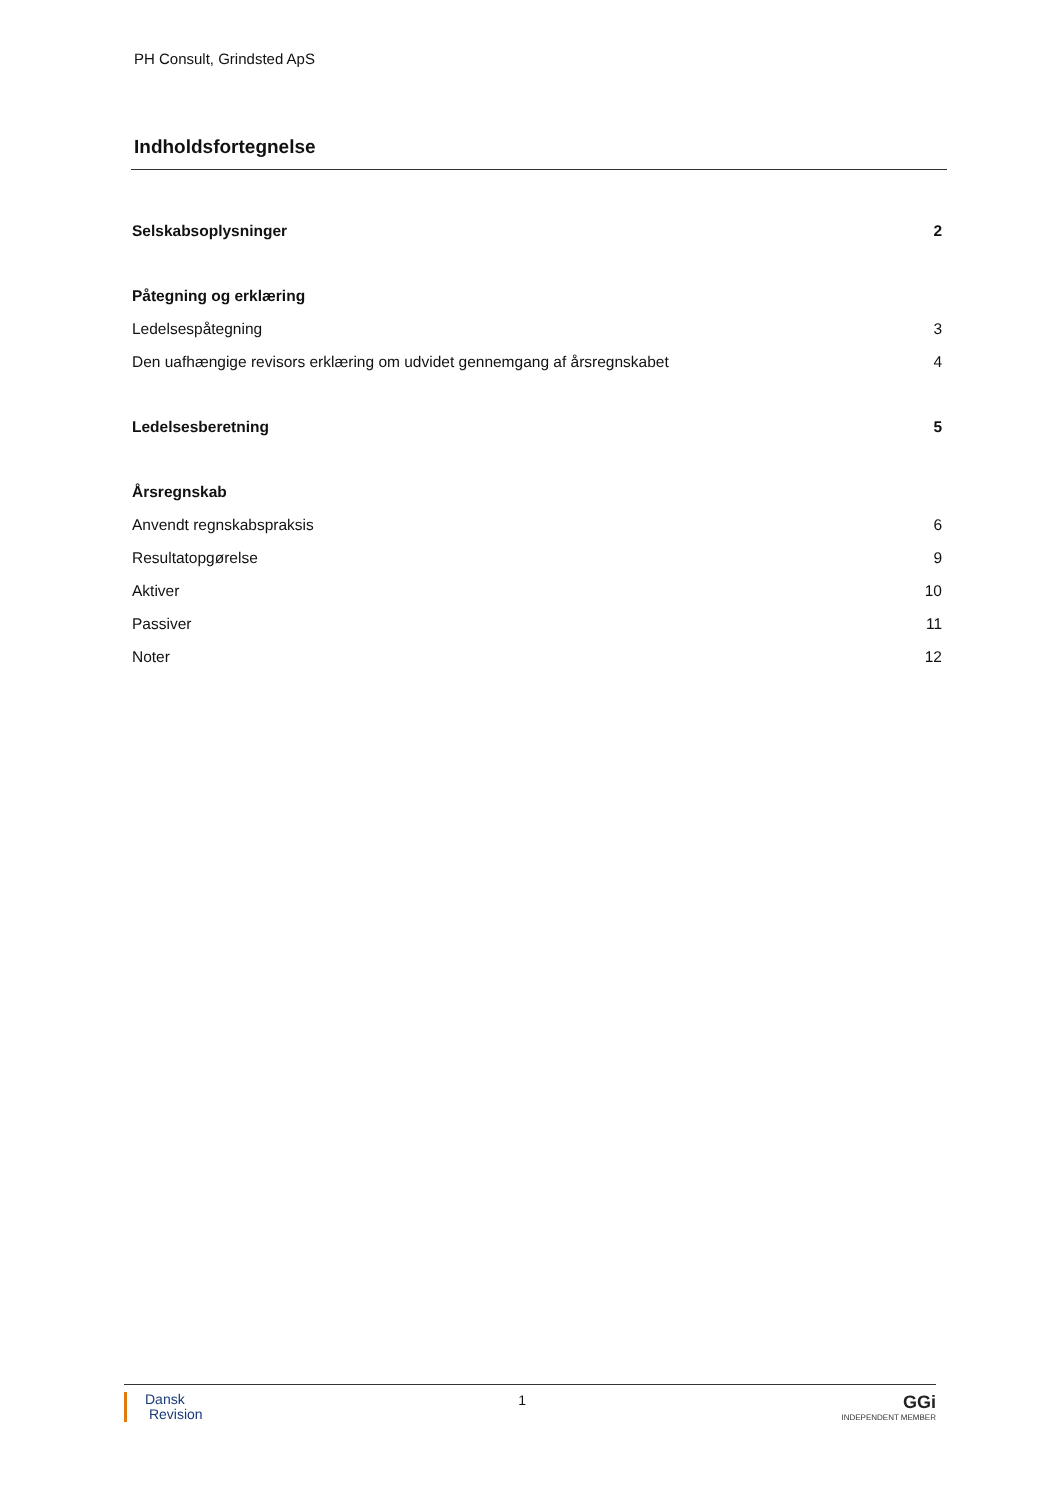PH Consult, Grindsted ApS
Indholdsfortegnelse
Selskabsoplysninger 2
Påtegning og erklæring
Ledelsespåtegning 3
Den uafhængige revisors erklæring om udvidet gennemgang af årsregnskabet 4
Ledelsesberetning 5
Årsregnskab
Anvendt regnskabspraksis 6
Resultatopgørelse 9
Aktiver 10
Passiver 11
Noter 12
Dansk
Revision
1
GGi
INDEPENDENT MEMBER